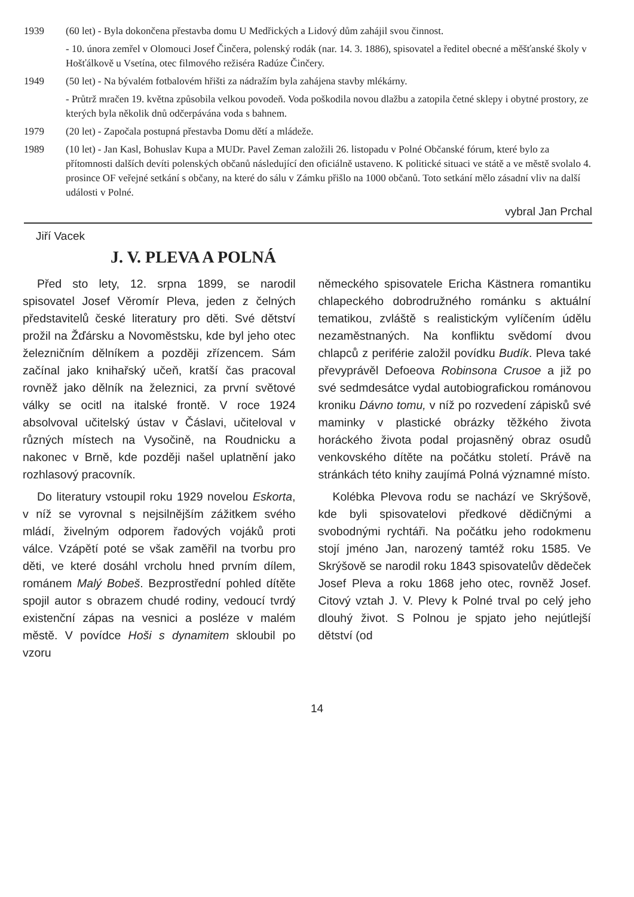1939 (60 let) - Byla dokončena přestavba domu U Medřických a Lidový dům zahájil svou činnost.
- 10. února zemřel v Olomouci Josef Činčera, polenský rodák (nar. 14. 3. 1886), spisovatel a ředitel obecné a měšťanské školy v Hošťálkově u Vsetína, otec filmového režiséra Radúze Činčery.
1949 (50 let) - Na bývalém fotbalovém hřišti za nádražím byla zahájena stavby mlékárny.
- Průtrž mračen 19. května způsobila velkou povodeň. Voda poškodila novou dlažbu a zatopila četné sklepy i obytné prostory, ze kterých byla několik dnů odčerpávána voda s bahnem.
1979 (20 let) - Započala postupná přestavba Domu dětí a mládeže.
1989 (10 let) - Jan Kasl, Bohuslav Kupa a MUDr. Pavel Zeman založili 26. listopadu v Polné Občanské fórum, které bylo za přítomnosti dalších devíti polenských občanů následující den oficiálně ustaveno. K politické situaci ve státě a ve městě svolalo 4. prosince OF veřejné setkání s občany, na které do sálu v Zámku přišlo na 1000 občanů. Toto setkání mělo zásadní vliv na další události v Polné.
vybral Jan Prchal
Jiří Vacek
J. V. PLEVA A POLNÁ
Před sto lety, 12. srpna 1899, se narodil spisovatel Josef Věromír Pleva, jeden z čelných představitelů české literatury pro děti. Své dětství prožil na Žďársku a Novoměstsku, kde byl jeho otec železničním dělníkem a později zřízencem. Sám začínal jako knihařský učeň, kratší čas pracoval rovněž jako dělník na železnici, za první světové války se ocitl na italské frontě. V roce 1924 absolvoval učitelský ústav v Čáslavi, učiteloval v různých místech na Vysočině, na Roudnicku a nakonec v Brně, kde později našel uplatnění jako rozhlasový pracovník.
Do literatury vstoupil roku 1929 novelou Eskorta, v níž se vyrovnal s nejsilnějším zážitkem svého mládí, živelným odporem řadových vojáků proti válce. Vzápětí poté se však zaměřil na tvorbu pro děti, ve které dosáhl vrcholu hned prvním dílem, románem Malý Bobeš. Bezprostřední pohled dítěte spojil autor s obrazem chudé rodiny, vedoucí tvrdý existenční zápas na vesnici a posléze v malém městě. V povídce Hoši s dynamitem skloubil po vzoru
německého spisovatele Ericha Kästnera romantiku chlapeckého dobrodružného románku s aktuální tematikou, zvláště s realistickým vylíčením údělu nezaměstnaných. Na konfliktu svědomí dvou chlapců z periférie založil povídku Budík. Pleva také převyprávěl Defoeova Robinsona Crusoe a již po své sedmdesátce vydal autobiografickou románovou kroniku Dávno tomu, v níž po rozvedení zápisků své maminky v plastické obrázky těžkého života horáckého života podal projasněný obraz osudů venkovského dítěte na počátku století. Právě na stránkách této knihy zaujímá Polná významné místo.
Kolébka Plevova rodu se nachází ve Skrýšově, kde byli spisovatelovi předkové dědičnými a svobodnými rychtáři. Na počátku jeho rodokmenu stojí jméno Jan, narozený tamtéž roku 1585. Ve Skrýšově se narodil roku 1843 spisovatelův dědeček Josef Pleva a roku 1868 jeho otec, rovněž Josef. Citový vztah J. V. Plevy k Polné trval po celý jeho dlouhý život. S Polnou je spjato jeho nejútlejší dětství (od
14